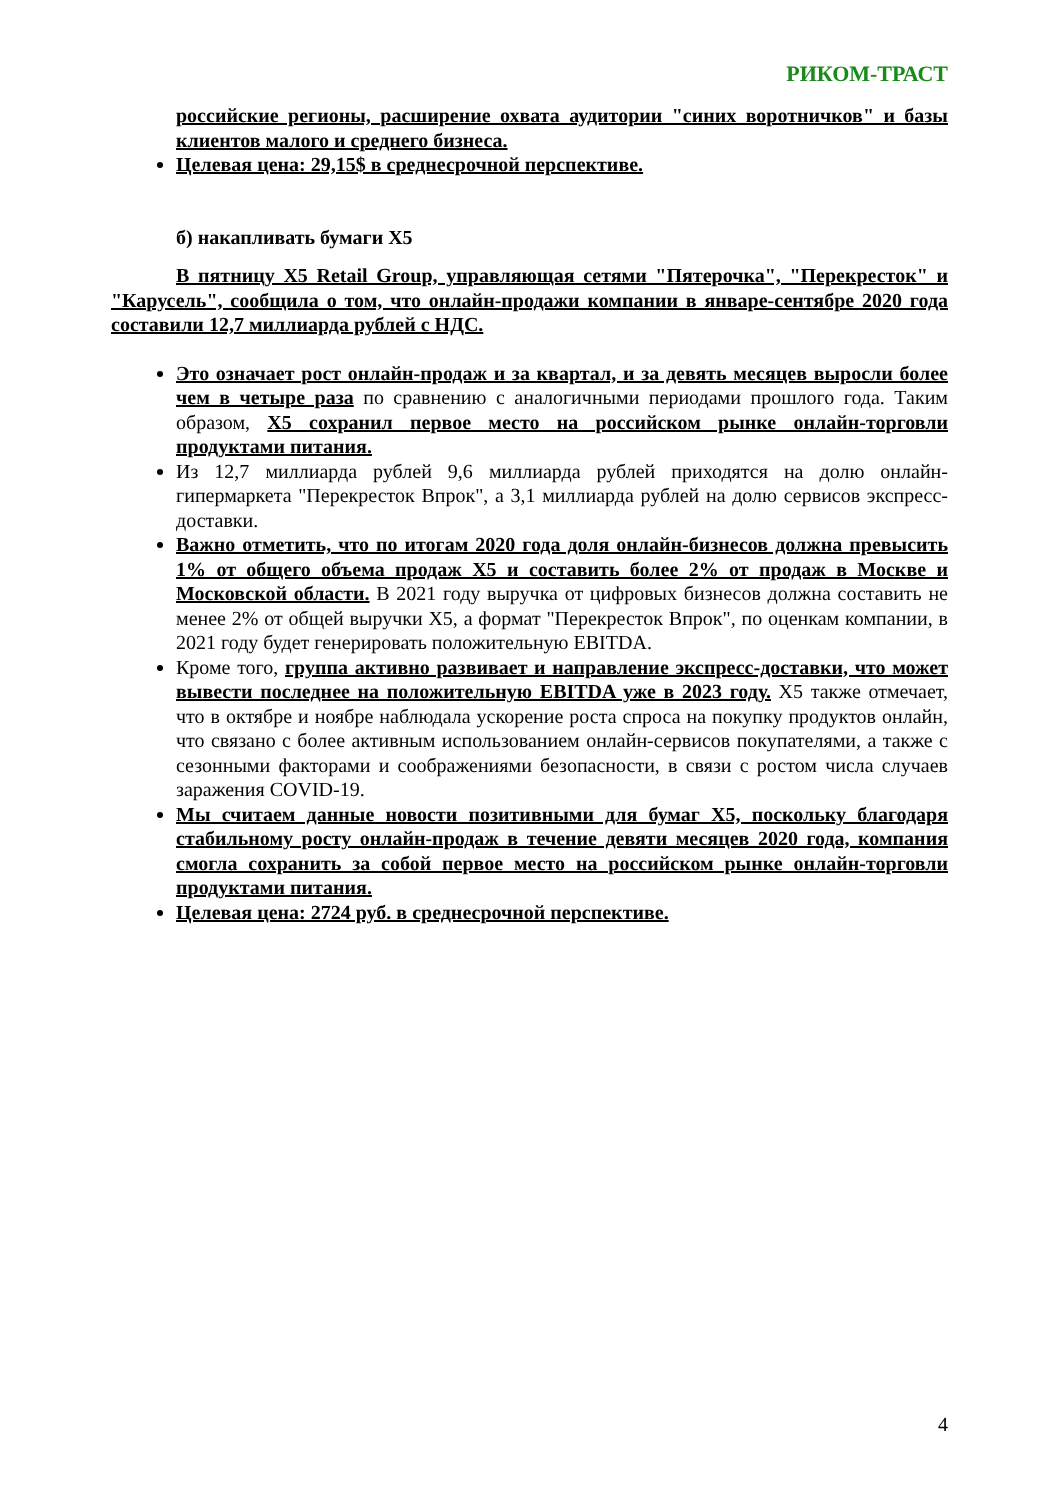РИКОМ-ТРАСТ
российские регионы, расширение охвата аудитории "синих воротничков" и базы клиентов малого и среднего бизнеса.
Целевая цена: 29,15$ в среднесрочной перспективе.
б) накапливать бумаги Х5
В пятницу X5 Retail Group, управляющая сетями "Пятерочка", "Перекресток" и "Карусель", сообщила о том, что онлайн-продажи компании в январе-сентябре 2020 года составили 12,7 миллиарда рублей с НДС.
Это означает рост онлайн-продаж и за квартал, и за девять месяцев выросли более чем в четыре раза по сравнению с аналогичными периодами прошлого года. Таким образом, X5 сохранил первое место на российском рынке онлайн-торговли продуктами питания.
Из 12,7 миллиарда рублей 9,6 миллиарда рублей приходятся на долю онлайн-гипермаркета "Перекресток Впрок", а 3,1 миллиарда рублей на долю сервисов экспресс-доставки.
Важно отметить, что по итогам 2020 года доля онлайн-бизнесов должна превысить 1% от общего объема продаж X5 и составить более 2% от продаж в Москве и Московской области. В 2021 году выручка от цифровых бизнесов должна составить не менее 2% от общей выручки X5, а формат "Перекресток Впрок", по оценкам компании, в 2021 году будет генерировать положительную EBITDA.
Кроме того, группа активно развивает и направление экспресс-доставки, что может вывести последнее на положительную EBITDA уже в 2023 году. X5 также отмечает, что в октябре и ноябре наблюдала ускорение роста спроса на покупку продуктов онлайн, что связано с более активным использованием онлайн-сервисов покупателями, а также с сезонными факторами и соображениями безопасности, в связи с ростом числа случаев заражения COVID-19.
Мы считаем данные новости позитивными для бумаг Х5, поскольку благодаря стабильному росту онлайн-продаж в течение девяти месяцев 2020 года, компания смогла сохранить за собой первое место на российском рынке онлайн-торговли продуктами питания.
Целевая цена: 2724 руб. в среднесрочной перспективе.
4